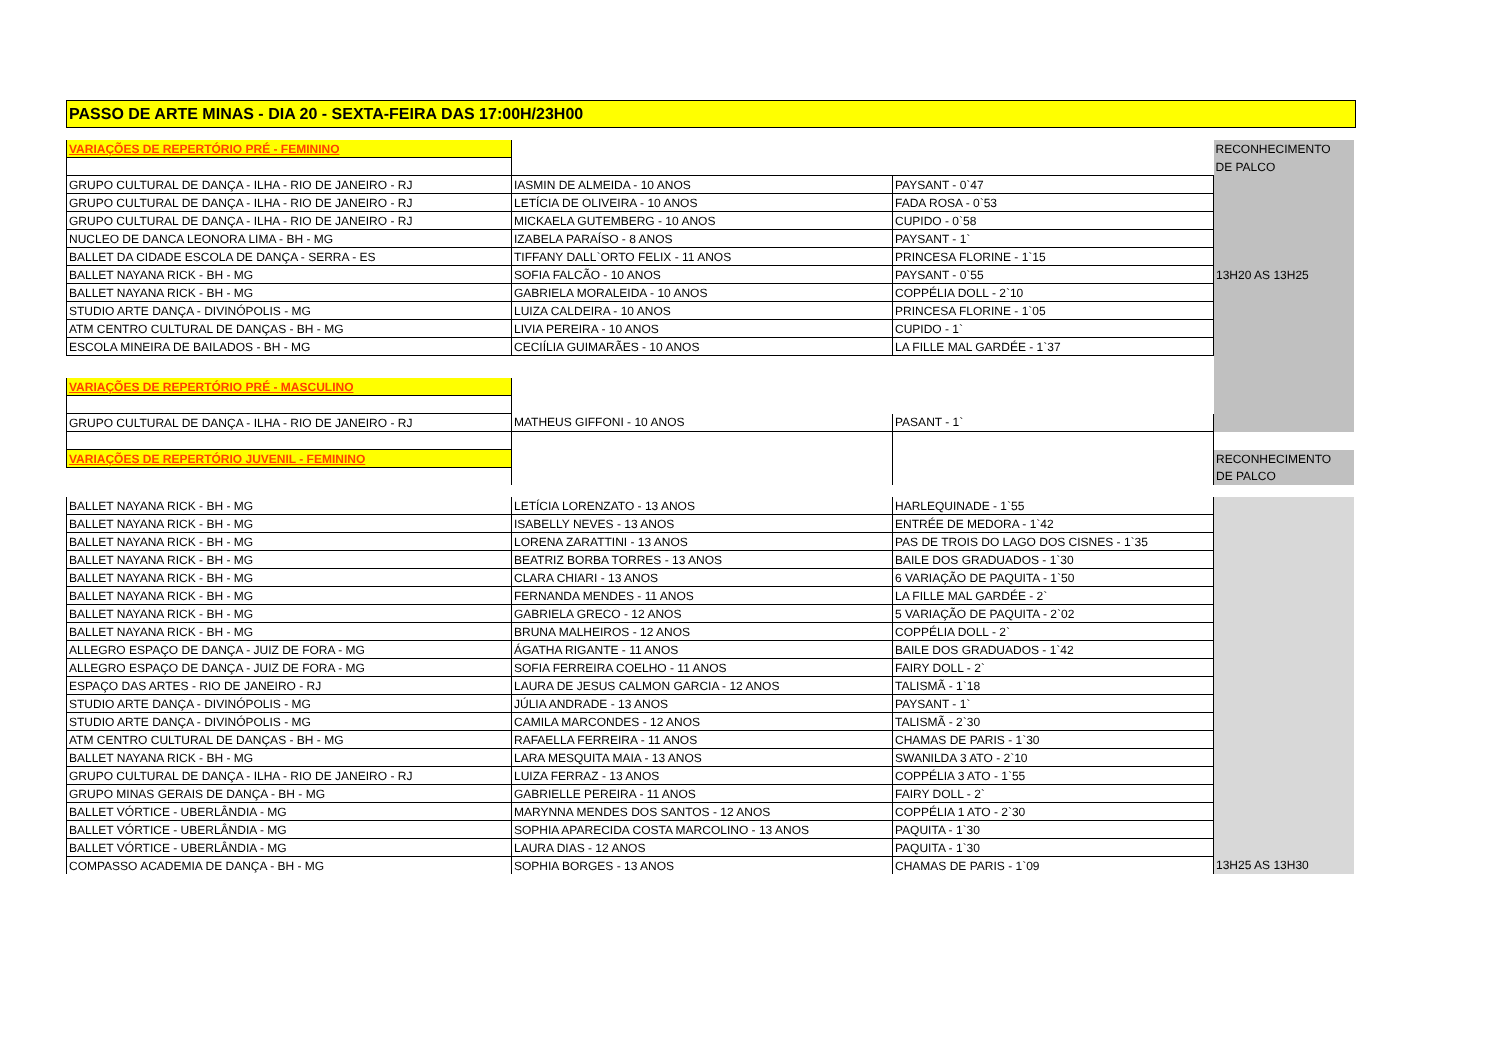PASSO DE ARTE MINAS - DIA 20 - SEXTA-FEIRA DAS 17:00H/23H00
| VARIAÇÕES DE REPERTÓRIO PRÉ - FEMININO | | | RECONHECIMENTO |
| | | | DE PALCO |
| GRUPO CULTURAL DE DANÇA - ILHA - RIO DE JANEIRO - RJ | IASMIN DE ALMEIDA - 10 ANOS | PAYSANT - 0`47 | |
| GRUPO CULTURAL DE DANÇA - ILHA - RIO DE JANEIRO - RJ | LETÍCIA DE OLIVEIRA - 10 ANOS | FADA ROSA - 0`53 | |
| GRUPO CULTURAL DE DANÇA - ILHA - RIO DE JANEIRO - RJ | MICKAELA GUTEMBERG - 10 ANOS | CUPIDO - 0`58 | |
| NUCLEO DE DANCA LEONORA LIMA - BH - MG | IZABELA PARAÍSO - 8 ANOS | PAYSANT - 1` | |
| BALLET DA CIDADE ESCOLA DE DANÇA - SERRA - ES | TIFFANY DALL`ORTO FELIX - 11 ANOS | PRINCESA FLORINE - 1`15 | |
| BALLET NAYANA RICK - BH - MG | SOFIA FALCÃO - 10 ANOS | PAYSANT - 0`55 | 13H20 AS 13H25 |
| BALLET NAYANA RICK - BH - MG | GABRIELA MORALEIDA - 10 ANOS | COPPÉLIA DOLL - 2`10 | |
| STUDIO ARTE DANÇA - DIVINÓPOLIS - MG | LUIZA CALDEIRA - 10 ANOS | PRINCESA FLORINE - 1`05 | |
| ATM CENTRO CULTURAL DE DANÇAS - BH - MG | LIVIA PEREIRA - 10 ANOS | CUPIDO - 1` | |
| ESCOLA MINEIRA DE BAILADOS - BH - MG | CECIÍLIA GUIMARÃES - 10 ANOS | LA FILLE MAL GARDÉE - 1`37 | |
| VARIAÇÕES DE REPERTÓRIO PRÉ - MASCULINO | | | |
| GRUPO CULTURAL DE DANÇA - ILHA - RIO DE JANEIRO - RJ | MATHEUS GIFFONI - 10 ANOS | PASANT - 1` | |
| VARIAÇÕES DE REPERTÓRIO JUVENIL - FEMININO | | | RECONHECIMENTO |
| | | | DE PALCO |
| BALLET NAYANA RICK - BH - MG | LETÍCIA LORENZATO - 13 ANOS | HARLEQUINADE - 1`55 | |
| BALLET NAYANA RICK - BH - MG | ISABELLY NEVES - 13 ANOS | ENTRÉE DE MEDORA - 1`42 | |
| BALLET NAYANA RICK - BH - MG | LORENA ZARATTINI - 13 ANOS | PAS DE TROIS DO LAGO DOS CISNES - 1`35 | |
| BALLET NAYANA RICK - BH - MG | BEATRIZ BORBA TORRES - 13 ANOS | BAILE DOS GRADUADOS - 1`30 | |
| BALLET NAYANA RICK - BH - MG | CLARA CHIARI - 13 ANOS | 6 VARIAÇÃO DE PAQUITA - 1`50 | |
| BALLET NAYANA RICK - BH - MG | FERNANDA MENDES - 11 ANOS | LA FILLE MAL GARDÉE - 2` | |
| BALLET NAYANA RICK - BH - MG | GABRIELA GRECO - 12 ANOS | 5 VARIAÇÃO DE PAQUITA - 2`02 | |
| BALLET NAYANA RICK - BH - MG | BRUNA MALHEIROS - 12 ANOS | COPPÉLIA DOLL - 2` | |
| ALLEGRO ESPAÇO DE DANÇA - JUIZ DE FORA - MG | ÁGATHA RIGANTE - 11 ANOS | BAILE DOS GRADUADOS - 1`42 | |
| ALLEGRO ESPAÇO DE DANÇA - JUIZ DE FORA - MG | SOFIA FERREIRA COELHO - 11 ANOS | FAIRY DOLL - 2` | |
| ESPAÇO DAS ARTES - RIO DE JANEIRO - RJ | LAURA DE JESUS CALMON GARCIA - 12 ANOS | TALISMÃ - 1`18 | |
| STUDIO ARTE DANÇA - DIVINÓPOLIS - MG | JÚLIA ANDRADE - 13 ANOS | PAYSANT - 1` | |
| STUDIO ARTE DANÇA - DIVINÓPOLIS - MG | CAMILA MARCONDES - 12 ANOS | TALISMÃ - 2`30 | |
| ATM CENTRO CULTURAL DE DANÇAS - BH - MG | RAFAELLA FERREIRA - 11 ANOS | CHAMAS DE PARIS - 1`30 | |
| BALLET NAYANA RICK - BH - MG | LARA MESQUITA MAIA - 13 ANOS | SWANILDA 3 ATO - 2`10 | |
| GRUPO CULTURAL DE DANÇA - ILHA - RIO DE JANEIRO - RJ | LUIZA FERRAZ - 13 ANOS | COPPÉLIA 3 ATO - 1`55 | |
| GRUPO MINAS GERAIS DE DANÇA - BH - MG | GABRIELLE PEREIRA - 11 ANOS | FAIRY DOLL - 2` | |
| BALLET VÓRTICE - UBERLÂNDIA - MG | MARYNNA MENDES DOS SANTOS - 12 ANOS | COPPÉLIA 1 ATO - 2`30 | |
| BALLET VÓRTICE - UBERLÂNDIA - MG | SOPHIA APARECIDA COSTA MARCOLINO - 13 ANOS | PAQUITA - 1`30 | |
| BALLET VÓRTICE - UBERLÂNDIA - MG | LAURA DIAS - 12 ANOS | PAQUITA - 1`30 | |
| COMPASSO ACADEMIA DE DANÇA - BH - MG | SOPHIA BORGES - 13 ANOS | CHAMAS DE PARIS - 1`09 | 13H25 AS 13H30 |